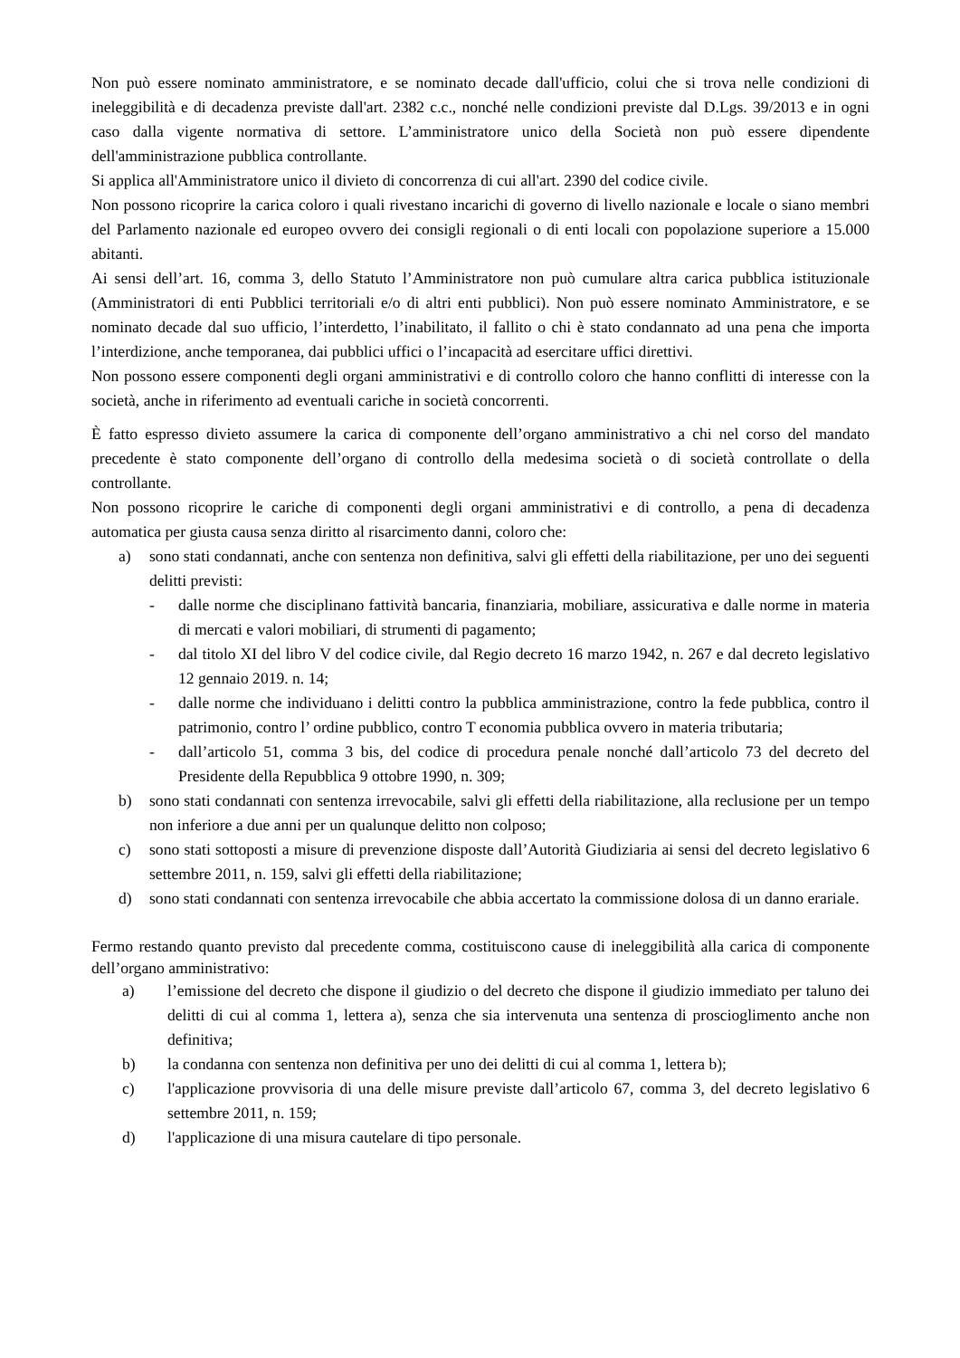Non può essere nominato amministratore, e se nominato decade dall'ufficio, colui che si trova nelle condizioni di ineleggibilità e di decadenza previste dall'art. 2382 c.c., nonché nelle condizioni previste dal D.Lgs. 39/2013 e in ogni caso dalla vigente normativa di settore. L’amministratore unico della Società non può essere dipendente dell'amministrazione pubblica controllante.
Si applica all'Amministratore unico il divieto di concorrenza di cui all'art. 2390 del codice civile.
Non possono ricoprire la carica coloro i quali rivestano incarichi di governo di livello nazionale e locale o siano membri del Parlamento nazionale ed europeo ovvero dei consigli regionali o di enti locali con popolazione superiore a 15.000 abitanti.
Ai sensi dell’art. 16, comma 3, dello Statuto l’Amministratore non può cumulare altra carica pubblica istituzionale (Amministratori di enti Pubblici territoriali e/o di altri enti pubblici). Non può essere nominato Amministratore, e se nominato decade dal suo ufficio, l’interdetto, l’inabilitato, il fallito o chi è stato condannato ad una pena che importa l’interdizione, anche temporanea, dai pubblici uffici o l’incapacità ad esercitare uffici direttivi.
Non possono essere componenti degli organi amministrativi e di controllo coloro che hanno conflitti di interesse con la società, anche in riferimento ad eventuali cariche in società concorrenti.
È fatto espresso divieto assumere la carica di componente dell’organo amministrativo a chi nel corso del mandato precedente è stato componente dell’organo di controllo della medesima società o di società controllate o della controllante.
Non possono ricoprire le cariche di componenti degli organi amministrativi e di controllo, a pena di decadenza automatica per giusta causa senza diritto al risarcimento danni, coloro che:
a) sono stati condannati, anche con sentenza non definitiva, salvi gli effetti della riabilitazione, per uno dei seguenti delitti previsti:
- dalle norme che disciplinano fattività bancaria, finanziaria, mobiliare, assicurativa e dalle norme in materia di mercati e valori mobiliari, di strumenti di pagamento;
- dal titolo XI del libro V del codice civile, dal Regio decreto 16 marzo 1942, n. 267 e dal decreto legislativo 12 gennaio 2019. n. 14;
- dalle norme che individuano i delitti contro la pubblica amministrazione, contro la fede pubblica, contro il patrimonio, contro l’ ordine pubblico, contro T economia pubblica ovvero in materia tributaria;
- dall’articolo 51, comma 3 bis, del codice di procedura penale nonché dall’articolo 73 del decreto del Presidente della Repubblica 9 ottobre 1990, n. 309;
b) sono stati condannati con sentenza irrevocabile, salvi gli effetti della riabilitazione, alla reclusione per un tempo non inferiore a due anni per un qualunque delitto non colposo;
c) sono stati sottoposti a misure di prevenzione disposte dall’Autorità Giudiziaria ai sensi del decreto legislativo 6 settembre 2011, n. 159, salvi gli effetti della riabilitazione;
d) sono stati condannati con sentenza irrevocabile che abbia accertato la commissione dolosa di un danno erariale.
Fermo restando quanto previsto dal precedente comma, costituiscono cause di ineleggibilità alla carica di componente dell’organo amministrativo:
a) l’emissione del decreto che dispone il giudizio o del decreto che dispone il giudizio immediato per taluno dei delitti di cui al comma 1, lettera a), senza che sia intervenuta una sentenza di proscioglimento anche non definitiva;
b) la condanna con sentenza non definitiva per uno dei delitti di cui al comma 1, lettera b);
c) l'applicazione provvisoria di una delle misure previste dall’articolo 67, comma 3, del decreto legislativo 6 settembre 2011, n. 159;
d) l'applicazione di una misura cautelare di tipo personale.